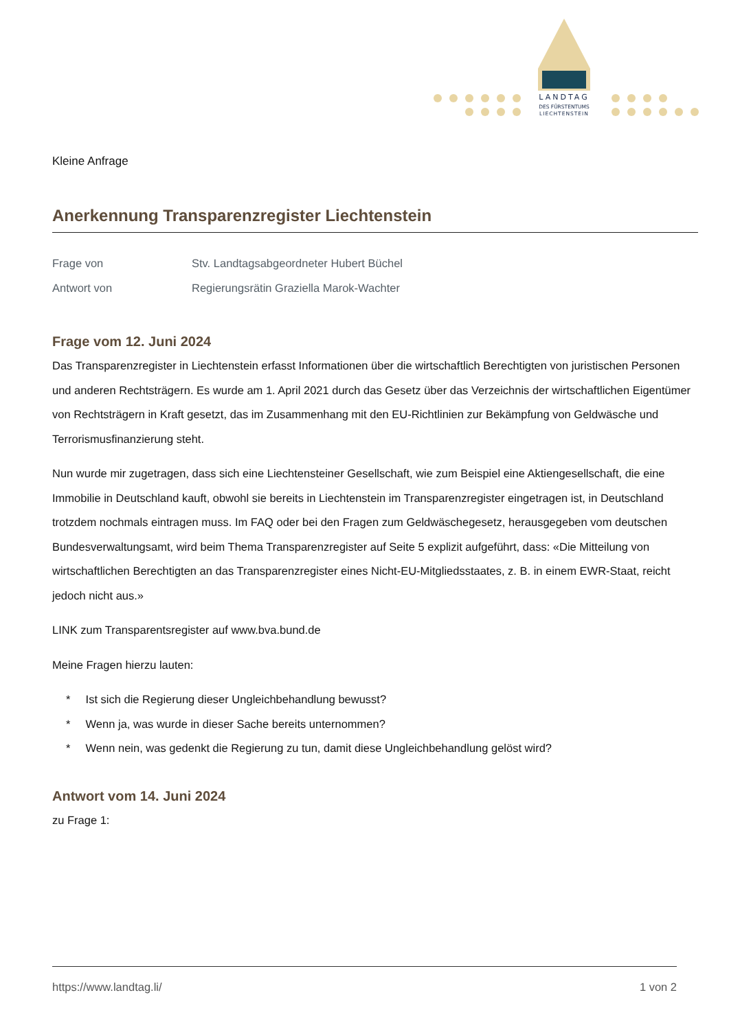LANDTAG
DES FÜRSTENTUMS
LIECHTENSTEIN
Kleine Anfrage
Anerkennung Transparenzregister Liechtenstein
Frage von Stv. Landtagsabgeordneter Hubert Büchel
Antwort von Regierungsrätin Graziella Marok-Wachter
Frage vom 12. Juni 2024
Das Transparenzregister in Liechtenstein erfasst Informationen über die wirtschaftlich Berechtigten von juristischen Personen und anderen Rechtsträgern. Es wurde am 1. April 2021 durch das Gesetz über das Verzeichnis der wirtschaftlichen Eigentümer von Rechtsträgern in Kraft gesetzt, das im Zusammenhang mit den EU-Richtlinien zur Bekämpfung von Geldwäsche und Terrorismusfinanzierung steht.
Nun wurde mir zugetragen, dass sich eine Liechtensteiner Gesellschaft, wie zum Beispiel eine Aktiengesellschaft, die eine Immobilie in Deutschland kauft, obwohl sie bereits in Liechtenstein im Transparenzregister eingetragen ist, in Deutschland trotzdem nochmals eintragen muss. Im FAQ oder bei den Fragen zum Geldwäschegesetz, herausgegeben vom deutschen Bundesverwaltungsamt, wird beim Thema Transparenzregister auf Seite 5 explizit aufgeführt, dass: «Die Mitteilung von wirtschaftlichen Berechtigten an das Transparenzregister eines Nicht-EU-Mitgliedsstaates, z. B. in einem EWR-Staat, reicht jedoch nicht aus.»
LINK zum Transparentsregister auf www.bva.bund.de
Meine Fragen hierzu lauten:
* Ist sich die Regierung dieser Ungleichbehandlung bewusst?
* Wenn ja, was wurde in dieser Sache bereits unternommen?
* Wenn nein, was gedenkt die Regierung zu tun, damit diese Ungleichbehandlung gelöst wird?
Antwort vom 14. Juni 2024
zu Frage 1:
https://www.landtag.li/ 1 von 2